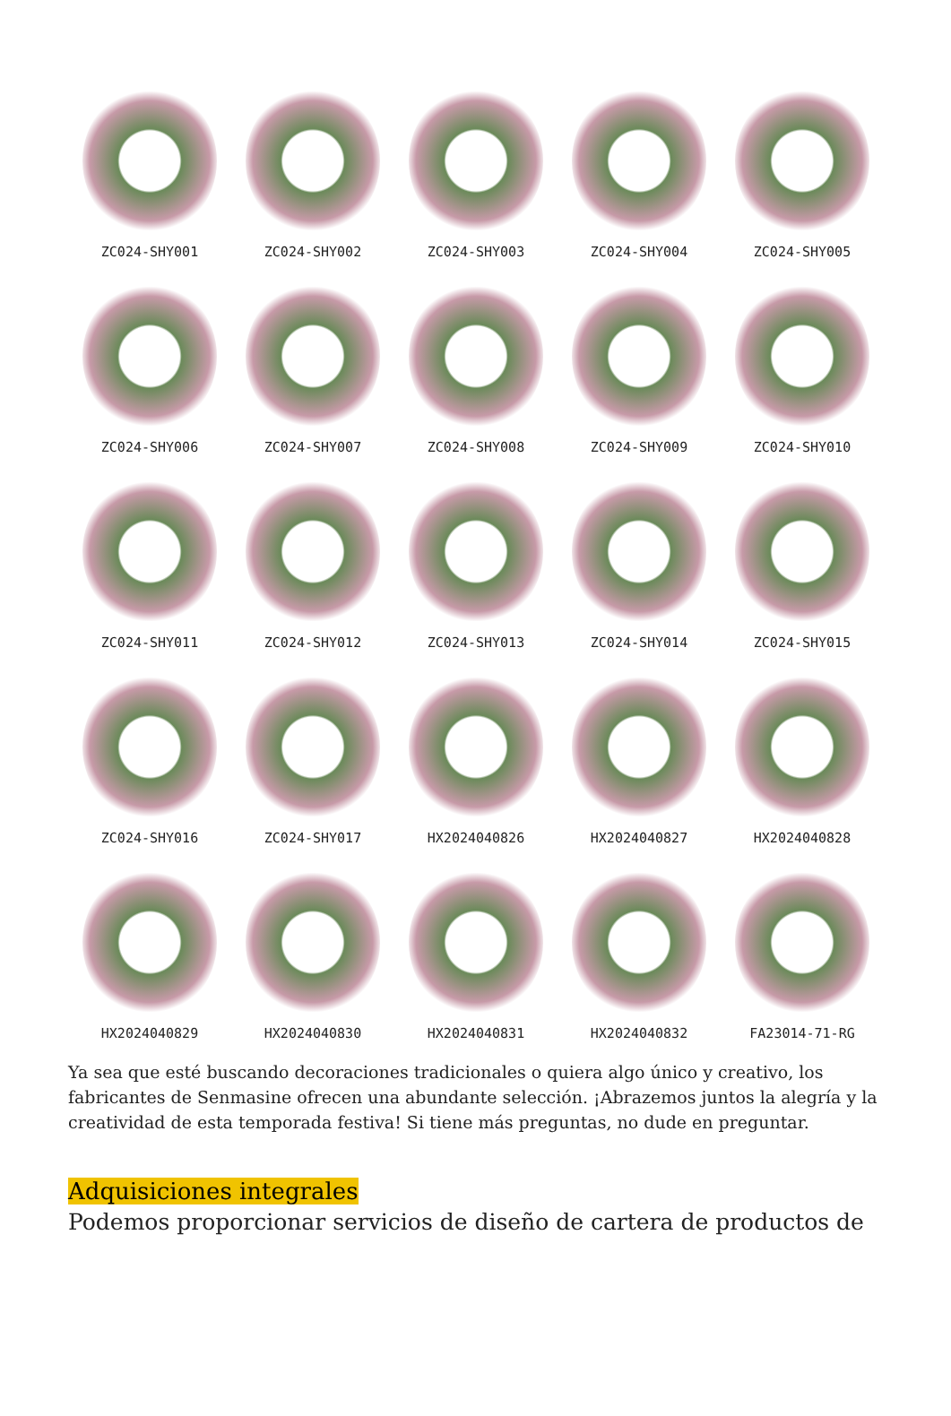ZC024-SHY001
ZC024-SHY002
ZC024-SHY003
ZC024-SHY004
ZC024-SHY005
ZC024-SHY006
ZC024-SHY007
ZC024-SHY008
ZC024-SHY009
ZC024-SHY010
ZC024-SHY011
ZC024-SHY012
ZC024-SHY013
ZC024-SHY014
ZC024-SHY015
ZC024-SHY016
ZC024-SHY017
HX2024040826
HX2024040827
HX2024040828
HX2024040829
HX2024040830
HX2024040831
HX2024040832
FA23014-71-RG
Ya sea que esté buscando decoraciones tradicionales o quiera algo único y creativo, los fabricantes de Senmasine ofrecen una abundante selección. ¡Abrazemos juntos la alegría y la creatividad de esta temporada festiva! Si tiene más preguntas, no dude en preguntar.
Adquisiciones integrales
Podemos proporcionar servicios de diseño de cartera de productos de